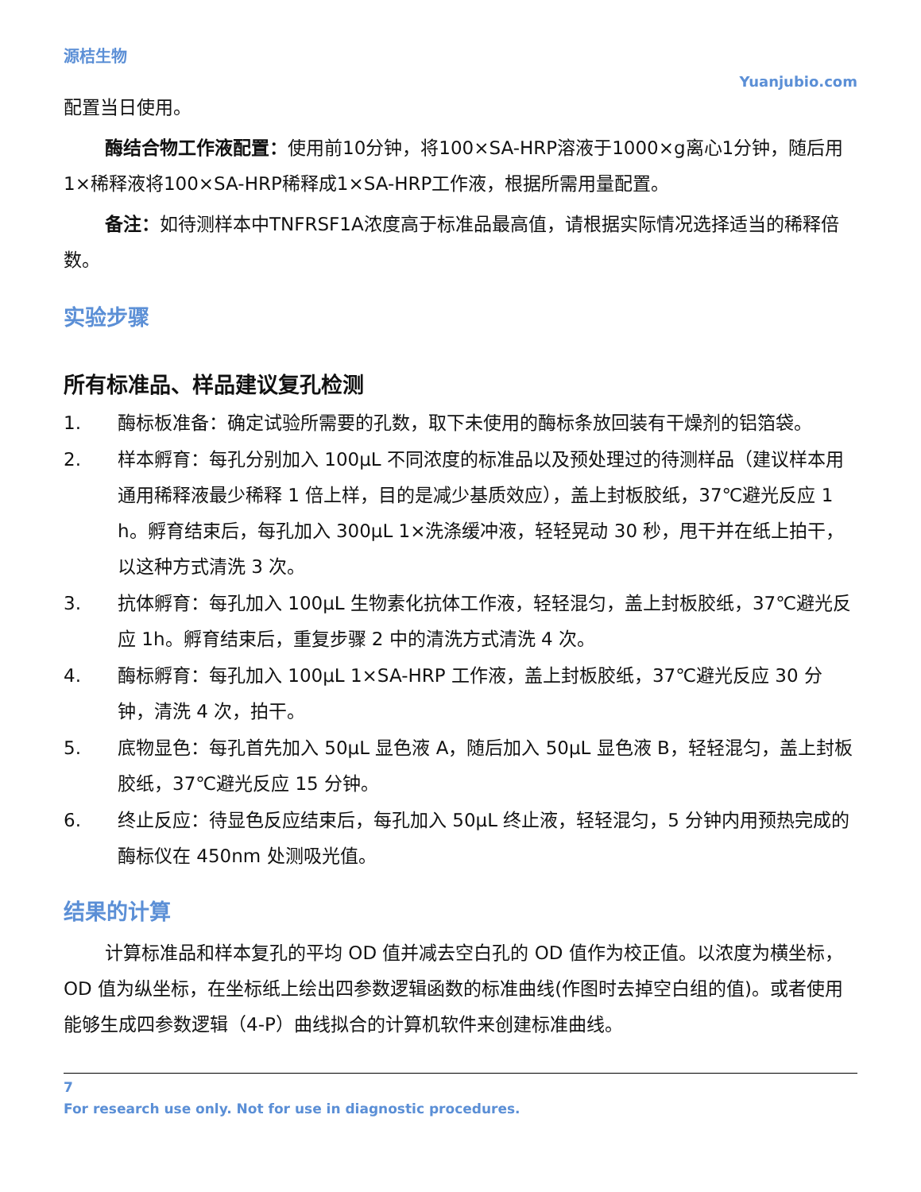源桔生物
Yuanjubio.com
配置当日使用。
酶结合物工作液配置：使用前10分钟，将100×SA-HRP溶液于1000×g离心1分钟，随后用1×稀释液将100×SA-HRP稀释成1×SA-HRP工作液，根据所需用量配置。
备注：如待测样本中TNFRSF1A浓度高于标准品最高值，请根据实际情况选择适当的稀释倍数。
实验步骤
所有标准品、样品建议复孔检测
1. 酶标板准备：确定试验所需要的孔数，取下未使用的酶标条放回装有干燥剂的铝箔袋。
2. 样本孵育：每孔分别加入 100μL 不同浓度的标准品以及预处理过的待测样品（建议样本用通用稀释液最少稀释 1 倍上样，目的是减少基质效应），盖上封板胶纸，37℃避光反应 1 h。孵育结束后，每孔加入 300μL 1×洗涤缓冲液，轻轻晃动 30 秒，甩干并在纸上拍干，以这种方式清洗 3 次。
3. 抗体孵育：每孔加入 100μL 生物素化抗体工作液，轻轻混匀，盖上封板胶纸，37℃避光反应 1h。孵育结束后，重复步骤 2 中的清洗方式清洗 4 次。
4. 酶标孵育：每孔加入 100μL 1×SA-HRP 工作液，盖上封板胶纸，37℃避光反应 30 分钟，清洗 4 次，拍干。
5. 底物显色：每孔首先加入 50μL 显色液 A，随后加入 50μL 显色液 B，轻轻混匀，盖上封板胶纸，37℃避光反应 15 分钟。
6. 终止反应：待显色反应结束后，每孔加入 50μL 终止液，轻轻混匀，5 分钟内用预热完成的酶标仪在 450nm 处测吸光值。
结果的计算
计算标准品和样本复孔的平均 OD 值并减去空白孔的 OD 值作为校正值。以浓度为横坐标，OD 值为纵坐标，在坐标纸上绘出四参数逻辑函数的标准曲线(作图时去掉空白组的值)。或者使用能够生成四参数逻辑（4-P）曲线拟合的计算机软件来创建标准曲线。
7
For research use only. Not for use in diagnostic procedures.